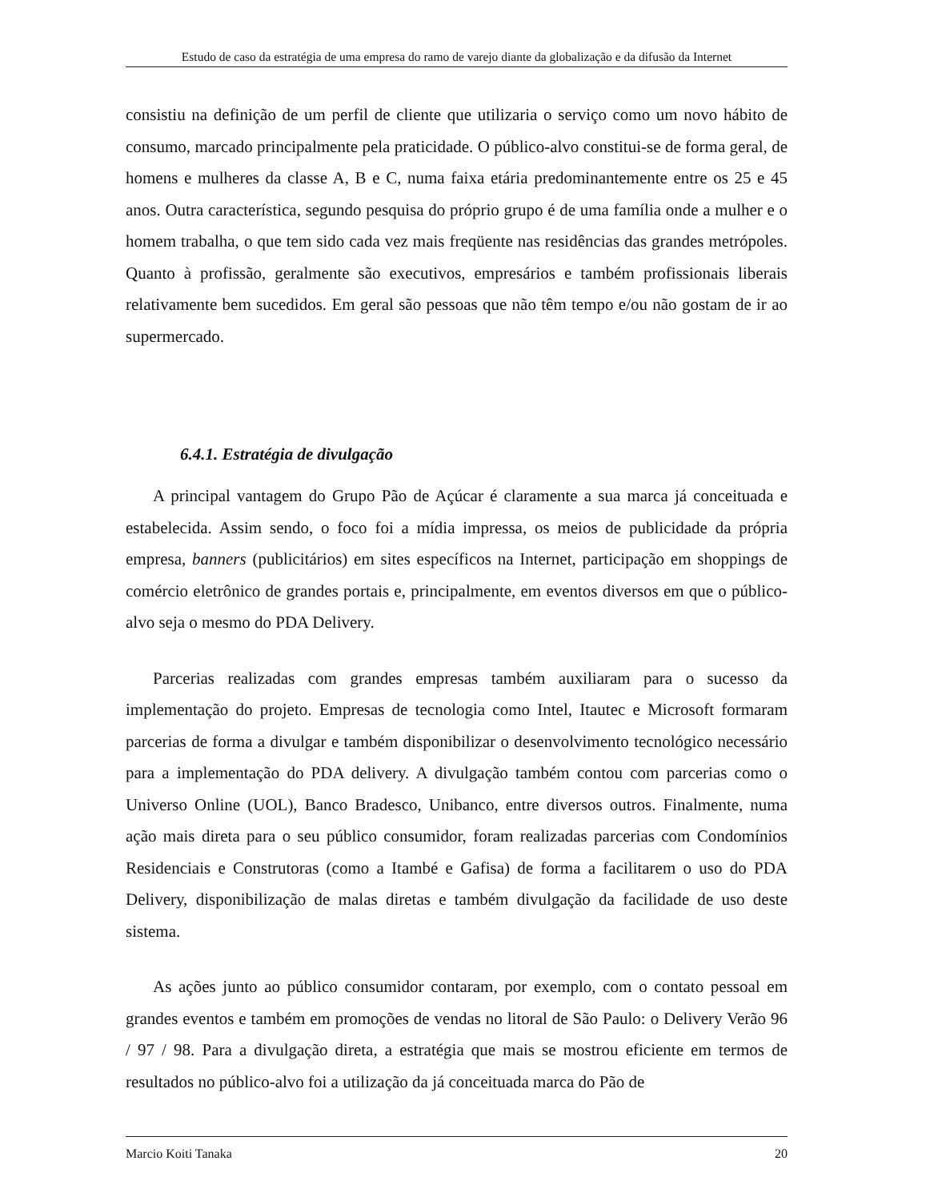Estudo de caso da estratégia de uma empresa do ramo de varejo diante da globalização e da difusão da Internet
consistiu na definição de um perfil de cliente que utilizaria o serviço como um novo hábito de consumo, marcado principalmente pela praticidade. O público-alvo constitui-se de forma geral, de homens e mulheres da classe A, B e C, numa faixa etária predominantemente entre os 25 e 45 anos. Outra característica, segundo pesquisa do próprio grupo é de uma família onde a mulher e o homem trabalha, o que tem sido cada vez mais freqüente nas residências das grandes metrópoles. Quanto à profissão, geralmente são executivos, empresários e também profissionais liberais relativamente bem sucedidos. Em geral são pessoas que não têm tempo e/ou não gostam de ir ao supermercado.
6.4.1. Estratégia de divulgação
A principal vantagem do Grupo Pão de Açúcar é claramente a sua marca já conceituada e estabelecida. Assim sendo, o foco foi a mídia impressa, os meios de publicidade da própria empresa, banners (publicitários) em sites específicos na Internet, participação em shoppings de comércio eletrônico de grandes portais e, principalmente, em eventos diversos em que o público-alvo seja o mesmo do PDA Delivery.
Parcerias realizadas com grandes empresas também auxiliaram para o sucesso da implementação do projeto. Empresas de tecnologia como Intel, Itautec e Microsoft formaram parcerias de forma a divulgar e também disponibilizar o desenvolvimento tecnológico necessário para a implementação do PDA delivery. A divulgação também contou com parcerias como o Universo Online (UOL), Banco Bradesco, Unibanco, entre diversos outros. Finalmente, numa ação mais direta para o seu público consumidor, foram realizadas parcerias com Condomínios Residenciais e Construtoras (como a Itambé e Gafisa) de forma a facilitarem o uso do PDA Delivery, disponibilização de malas diretas e também divulgação da facilidade de uso deste sistema.
As ações junto ao público consumidor contaram, por exemplo, com o contato pessoal em grandes eventos e também em promoções de vendas no litoral de São Paulo: o Delivery Verão 96 / 97 / 98. Para a divulgação direta, a estratégia que mais se mostrou eficiente em termos de resultados no público-alvo foi a utilização da já conceituada marca do Pão de
Marcio Koiti Tanaka 20